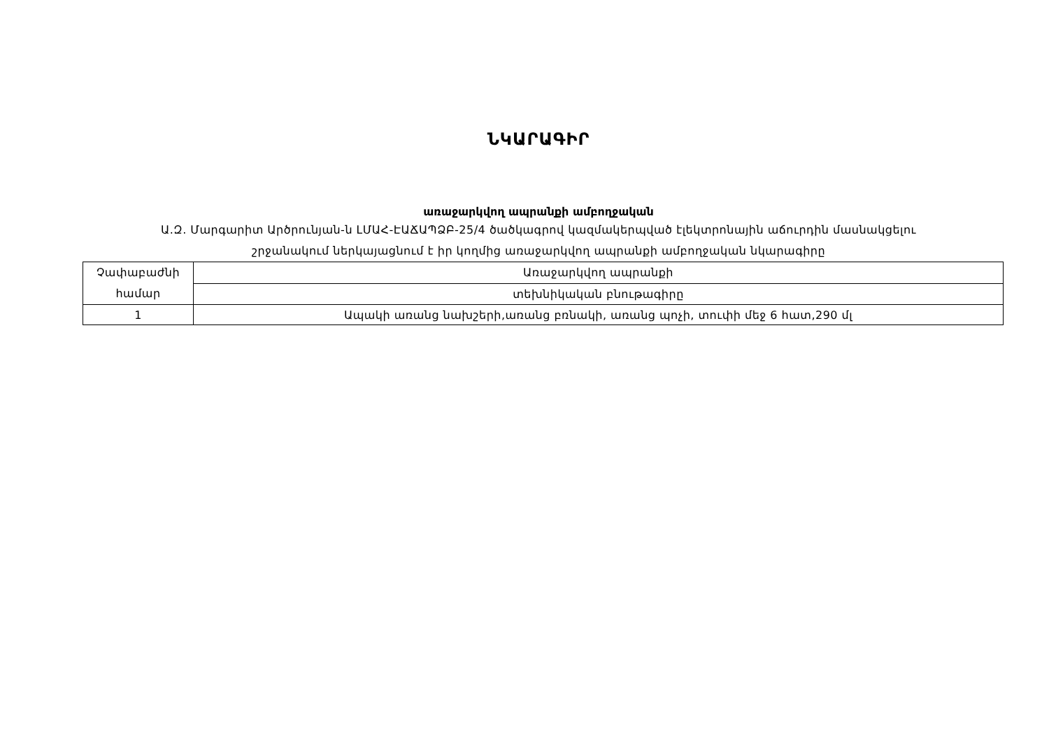ՆԿԱՐԱԳԻՐ
առաջարկվող ապրանքի ամբողջական
Ա.Զ. Մարգարիտ Արծրունյան-ն ԼՄԱՀ-ԷԱՃԱՊՁԲ-25/4 ծածկագրով կազմակերպված էլեկտրոնային աճուրդին մասնակցելու
շրջանակում ներկայացնում է իր կողմից առաջարկվող ապրանքի ամբողջական նկարագիրը
| Չափաբաժնի համար | Առաջարկվող ապրանքի |
| --- | --- |
| | տեխնիկական բնութագիրը |
| 1 | Ապակի առանց նախշերի,առանց բռնակի, առանց պոչի, տուփի մեջ 6 հատ,290 մլ |